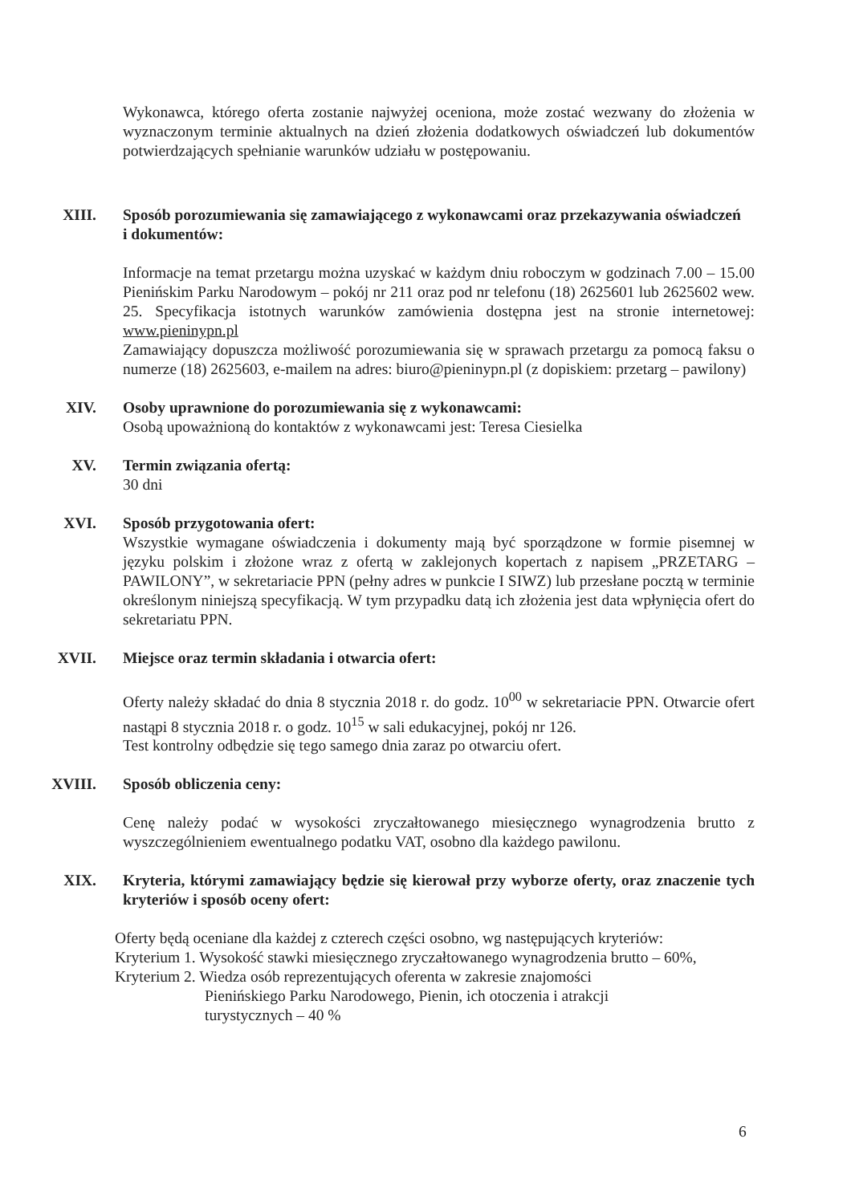Wykonawca, którego oferta zostanie najwyżej oceniona, może zostać wezwany do złożenia w wyznaczonym terminie aktualnych na dzień złożenia dodatkowych oświadczeń lub dokumentów potwierdzających spełnianie warunków udziału w postępowaniu.
XIII. Sposób porozumiewania się zamawiającego z wykonawcami oraz przekazywania oświadczeń
i dokumentów:
Informacje na temat przetargu można uzyskać w każdym dniu roboczym w godzinach 7.00 – 15.00 Pienińskim Parku Narodowym – pokój nr 211 oraz pod nr telefonu (18) 2625601 lub 2625602 wew. 25. Specyfikacja istotnych warunków zamówienia dostępna jest na stronie internetowej: www.pieninypn.pl
Zamawiający dopuszcza możliwość porozumiewania się w sprawach przetargu za pomocą faksu o numerze (18) 2625603, e-mailem na adres: biuro@pieninypn.pl (z dopiskiem: przetarg – pawilony)
XIV. Osoby uprawnione do porozumiewania się z wykonawcami:
Osobą upoważnioną do kontaktów z wykonawcami jest: Teresa Ciesielka
XV. Termin związania ofertą:
30 dni
XVI. Sposób przygotowania ofert:
Wszystkie wymagane oświadczenia i dokumenty mają być sporządzone w formie pisemnej w języku polskim i złożone wraz z ofertą w zaklejonych kopertach z napisem „PRZETARG – PAWILONY”, w sekretariacie PPN (pełny adres w punkcie I SIWZ) lub przesłane pocztą w terminie określonym niniejszą specyfikacją. W tym przypadku datą ich złożenia jest data wpłynięcia ofert do sekretariatu PPN.
XVII. Miejsce oraz termin składania i otwarcia ofert:
Oferty należy składać do dnia 8 stycznia 2018 r. do godz. 10<sup>00</sup> w sekretariacie PPN. Otwarcie ofert nastąpi 8 stycznia 2018 r. o godz. 10<sup>15</sup> w sali edukacyjnej, pokój nr 126.
Test kontrolny odbędzie się tego samego dnia zaraz po otwarciu ofert.
XVIII. Sposób obliczenia ceny:
Cenę należy podać w wysokości zryczałtowanego miesięcznego wynagrodzenia brutto z wyszczególnieniem ewentualnego podatku VAT, osobno dla każdego pawilonu.
XIX. Kryteria, którymi zamawiający będzie się kierował przy wyborze oferty, oraz znaczenie tych kryteriów i sposób oceny ofert:
Oferty będą oceniane dla każdej z czterech części osobno, wg następujących kryteriów:
Kryterium 1. Wysokość stawki miesięcznego zryczałtowanego wynagrodzenia brutto – 60%,
Kryterium 2. Wiedza osób reprezentujących oferenta w zakresie znajomości
Pienińskiego Parku Narodowego, Pienin, ich otoczenia i atrakcji
turystycznych – 40 %
6